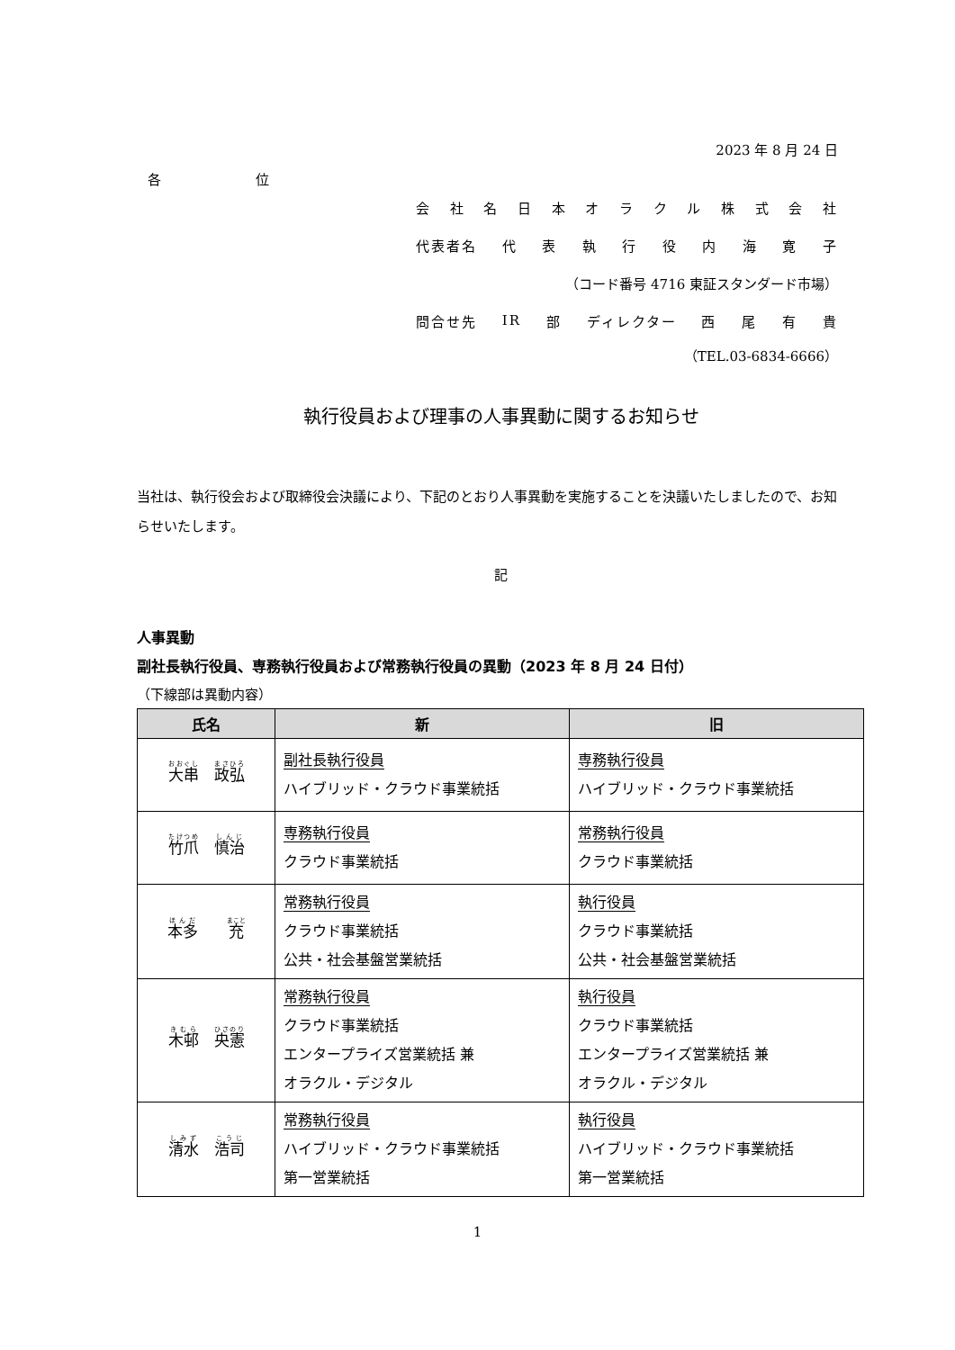2023 年 8 月 24 日
各 位
会社名日本オラクル株式会社
代表者名 代表執行役内海寛子
（コード番号 4716 東証スタンダード市場）
問合せ先 IR 部 ディレクター 西尾有貴
（TEL.03-6834-6666）
執行役員および理事の人事異動に関するお知らせ
当社は、執行役会および取締役会決議により、下記のとおり人事異動を実施することを決議いたしましたので、お知らせいたします。
記
人事異動
副社長執行役員、専務執行役員および常務執行役員の異動（2023 年 8 月 24 日付）
（下線部は異動内容）
| 氏名 | 新 | 旧 |
| --- | --- | --- |
| 大串 政弘 | 副社長執行役員 ハイブリッド・クラウド事業統括 | 専務執行役員 ハイブリッド・クラウド事業統括 |
| 竹爪 慎治 | 専務執行役員 クラウド事業統括 | 常務執行役員 クラウド事業統括 |
| 本多 充 | 常務執行役員 クラウド事業統括 公共・社会基盤営業統括 | 執行役員 クラウド事業統括 公共・社会基盤営業統括 |
| 木邨 央憲 | 常務執行役員 クラウド事業統括 エンタープライズ営業統括 兼 オラクル・デジタル | 執行役員 クラウド事業統括 エンタープライズ営業統括 兼 オラクル・デジタル |
| 清水 浩司 | 常務執行役員 ハイブリッド・クラウド事業統括 第一営業統括 | 執行役員 ハイブリッド・クラウド事業統括 第一営業統括 |
1